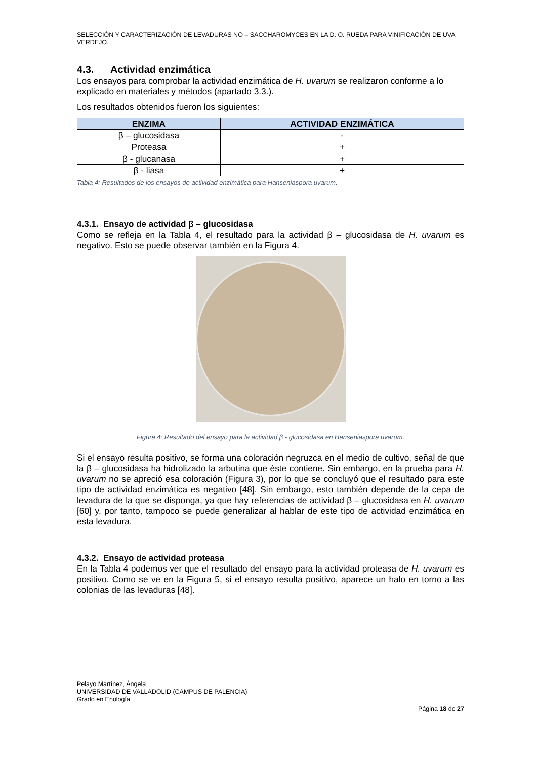SELECCIÓN Y CARACTERIZACIÓN DE LEVADURAS NO – SACCHAROMYCES EN LA D. O. RUEDA PARA VINIFICACIÓN DE UVA VERDEJO.
4.3. Actividad enzimática
Los ensayos para comprobar la actividad enzimática de H. uvarum se realizaron conforme a lo explicado en materiales y métodos (apartado 3.3.).
Los resultados obtenidos fueron los siguientes:
| ENZIMA | ACTIVIDAD ENZIMÁTICA |
| --- | --- |
| β – glucosidasa | - |
| Proteasa | + |
| β - glucanasa | + |
| β - liasa | + |
Tabla 4: Resultados de los ensayos de actividad enzimática para Hanseniaspora uvarum.
4.3.1. Ensayo de actividad β – glucosidasa
Como se refleja en la Tabla 4, el resultado para la actividad β – glucosidasa de H. uvarum es negativo. Esto se puede observar también en la Figura 4.
Figura 4: Resultado del ensayo para la actividad β - glucosidasa en Hanseniaspora uvarum.
Si el ensayo resulta positivo, se forma una coloración negruzca en el medio de cultivo, señal de que la β – glucosidasa ha hidrolizado la arbutina que éste contiene. Sin embargo, en la prueba para H. uvarum no se apreció esa coloración (Figura 3), por lo que se concluyó que el resultado para este tipo de actividad enzimática es negativo [48]. Sin embargo, esto también depende de la cepa de levadura de la que se disponga, ya que hay referencias de actividad β – glucosidasa en H. uvarum [60] y, por tanto, tampoco se puede generalizar al hablar de este tipo de actividad enzimática en esta levadura.
4.3.2. Ensayo de actividad proteasa
En la Tabla 4 podemos ver que el resultado del ensayo para la actividad proteasa de H. uvarum es positivo. Como se ve en la Figura 5, si el ensayo resulta positivo, aparece un halo en torno a las colonias de las levaduras [48].
Pelayo Martínez, Ángela
UNIVERSIDAD DE VALLADOLID (CAMPUS DE PALENCIA)
Grado en Enología
Página 18 de 27